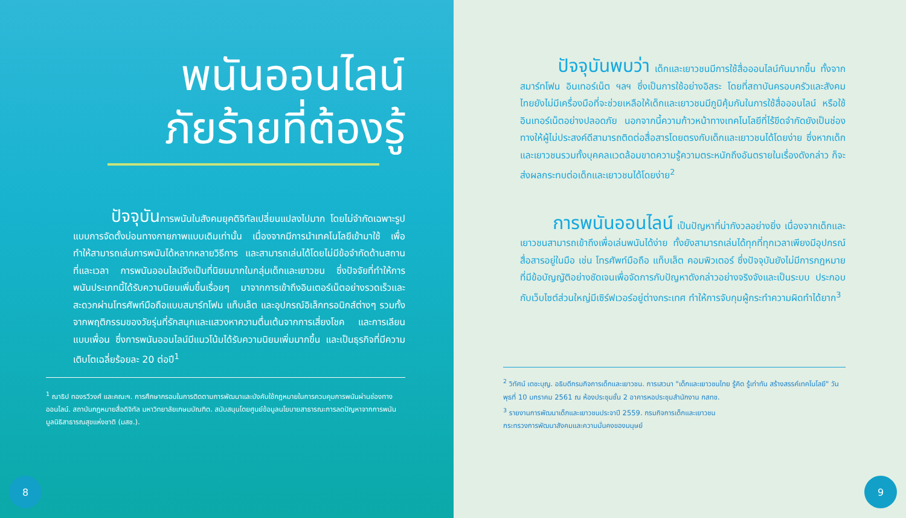พนันออนไลน์
ภัยร้ายที่ต้องรู้
ปัจจุบันการพนันในสังคมยุคดิจิทัลเปลี่ยนแปลงไปมาก โดยไม่จำกัดเฉพาะรูปแบบการจัดตั้งบ่อนทางกายภาพแบบเดิมเท่านั้น เนื่องจากมีการนำเทคโนโลยีเข้ามาใช้ เพื่อทำให้สามารถเล่นการพนันได้หลากหลายวิธีการ และสามารถเล่นได้โดยไม่มีข้อจำกัดด้านสถานที่และเวลา การพนันออนไลน์จึงเป็นที่นิยมมากในกลุ่มเด็กและเยาวชน ซึ่งปัจจัยที่ทำให้การพนันประเภทนี้ได้รับความนิยมเพิ่มขึ้นเรื่อยๆ มาจากการเข้าถึงอินเตอร์เน็ตอย่างรวดเร็วและสะดวกผ่านโทรศัพท์มือถือแบบสมาร์ทโฟน แท็บเล็ต และอุปกรณ์อิเล็กทรอนิกส์ต่างๆ รวมทั้งจากพฤติกรรมของวัยรุ่นที่รักสนุกและแสวงหาความตื่นเต้นจากการเสี่ยงโชค และการเลียนแบบเพื่อน ซึ่งการพนันออนไลน์มีแนวโน้มได้รับความนิยมเพิ่มมากขึ้น และเป็นธุรกิจที่มีความเติบโตเฉลี่ยร้อยละ 20 ต่อปี<sup>1</sup>
<sup>1</sup> ณาธิป ทองรวีวงศ์ และคณะฯ. การศึกษากรอบในการติดตามการพัฒนาและบังคับใช้กฎหมายในการควบคุมการพนันผ่านช่องทางออนไลน์. สถาบันกฎหมายสื่อดิจิทัล มหาวิทยาลัยเกษมบัณฑิต. สนับสนุนโดยศูนย์ข้อมูลนโยบายสาธารณะการลดปัญหาจากการพนัน มูลนิธิสาธารณสุขแห่งชาติ (มสช.).
8
ปัจจุบันพบว่า เด็กและเยาวชนมีการใช้สื่อออนไลน์กันมากขึ้น ทั้งจากสมาร์ทโฟน อินเทอร์เน็ต ฯลฯ ซึ่งเป็นการใช้อย่างอิสระ โดยที่สถาบันครอบครัวและสังคมไทยยังไม่มีเครื่องมือที่จะช่วยเหลือให้เด็กและเยาวชนมีภูมิคุ้มกันในการใช้สื่อออนไลน์ หรือใช้อินเทอร์เน็ตอย่างปลอดภัย นอกจากนี้ความก้าวหน้าทางเทคโนโลยีที่ไร้ขีดจำกัดยังเป็นช่องทางให้ผู้ไม่ประสงค์ดีสามารถติดต่อสื่อสารโดยตรงกับเด็กและเยาวชนได้โดยง่าย ซึ่งหากเด็กและเยาวชนรวมทั้งบุคคลแวดล้อมขาดความรู้ความตระหนักถึงอันตรายในเรื่องดังกล่าว ก็จะส่งผลกระทบต่อเด็กและเยาวชนได้โดยง่าย<sup>2</sup>
การพนันออนไลน์ เป็นปัญหาที่น่ากังวลอย่างยิ่ง เนื่องจากเด็กและเยาวชนสามารถเข้าถึงเพื่อเล่นพนันได้ง่าย ทั้งยังสามารถเล่นได้ทุกที่ทุกเวลาเพียงมีอุปกรณ์สื่อสารอยู่ในมือ เช่น โทรศัพท์มือถือ แท็บเล็ต คอมพิวเตอร์ ซึ่งปัจจุบันยังไม่มีการกฎหมายที่มีข้อบัญญัติอย่างชัดเจนเพื่อจัดการกับปัญหาดังกล่าวอย่างจริงจังและเป็นระบบ ประกอบกับเว็บไซต์ส่วนใหญ่มีเซิร์ฟเวอร์อยู่ต่างกระเทศ ทำให้การจับกุมผู้กระทำความผิดทำได้ยาก<sup>3</sup>
<sup>2</sup> วิทัศน์ เตชะบุญ. อธิบดีกรมกิจการเด็กและเยาวชน. การเสวนา "เด็กและเยาวชนไทย รู้คิด รู้เท่าทัน สร้างสรรค์เทคโนโลยี" วันพุธที่ 10 มกราคม 2561 ณ ห้องประชุมชั้น 2 อาคารหอประชุมสำนักงาน กสทช.
<sup>3</sup> รายงานการพัฒนาเด็กและเยาวชนประจาปี 2559. กรมกิจการเด็กและเยาวชน
กระทรวงการพัฒนาสังคมและความมั่นคงของมนุษย์
9